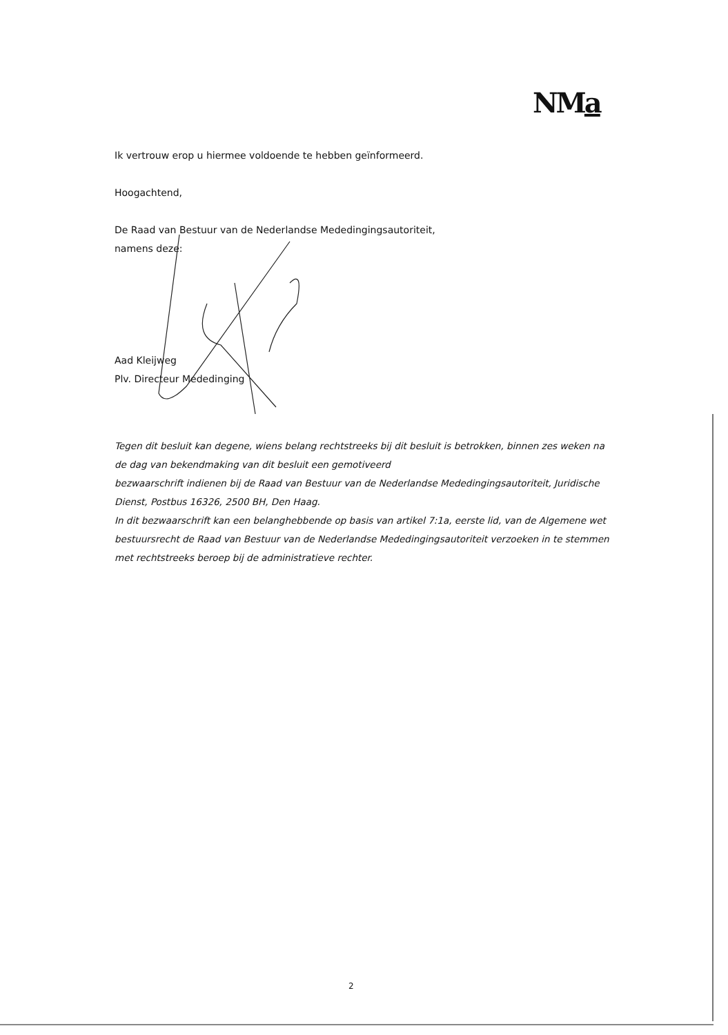NMa
Ik vertrouw erop u hiermee voldoende te hebben geïnformeerd.
Hoogachtend,
De Raad van Bestuur van de Nederlandse Mededingingsautoriteit,
namens deze:
Aad Kleijweg
Plv. Directeur Mededinging
Tegen dit besluit kan degene, wiens belang rechtstreeks bij dit besluit is betrokken, binnen zes weken na de dag van bekendmaking van dit besluit een gemotiveerd
bezwaarschrift indienen bij de Raad van Bestuur van de Nederlandse Mededingingsautoriteit, Juridische Dienst, Postbus 16326, 2500 BH, Den Haag.
In dit bezwaarschrift kan een belanghebbende op basis van artikel 7:1a, eerste lid, van de Algemene wet bestuursrecht de Raad van Bestuur van de Nederlandse Mededingingsautoriteit verzoeken in te stemmen met rechtstreeks beroep bij de administratieve rechter.
2